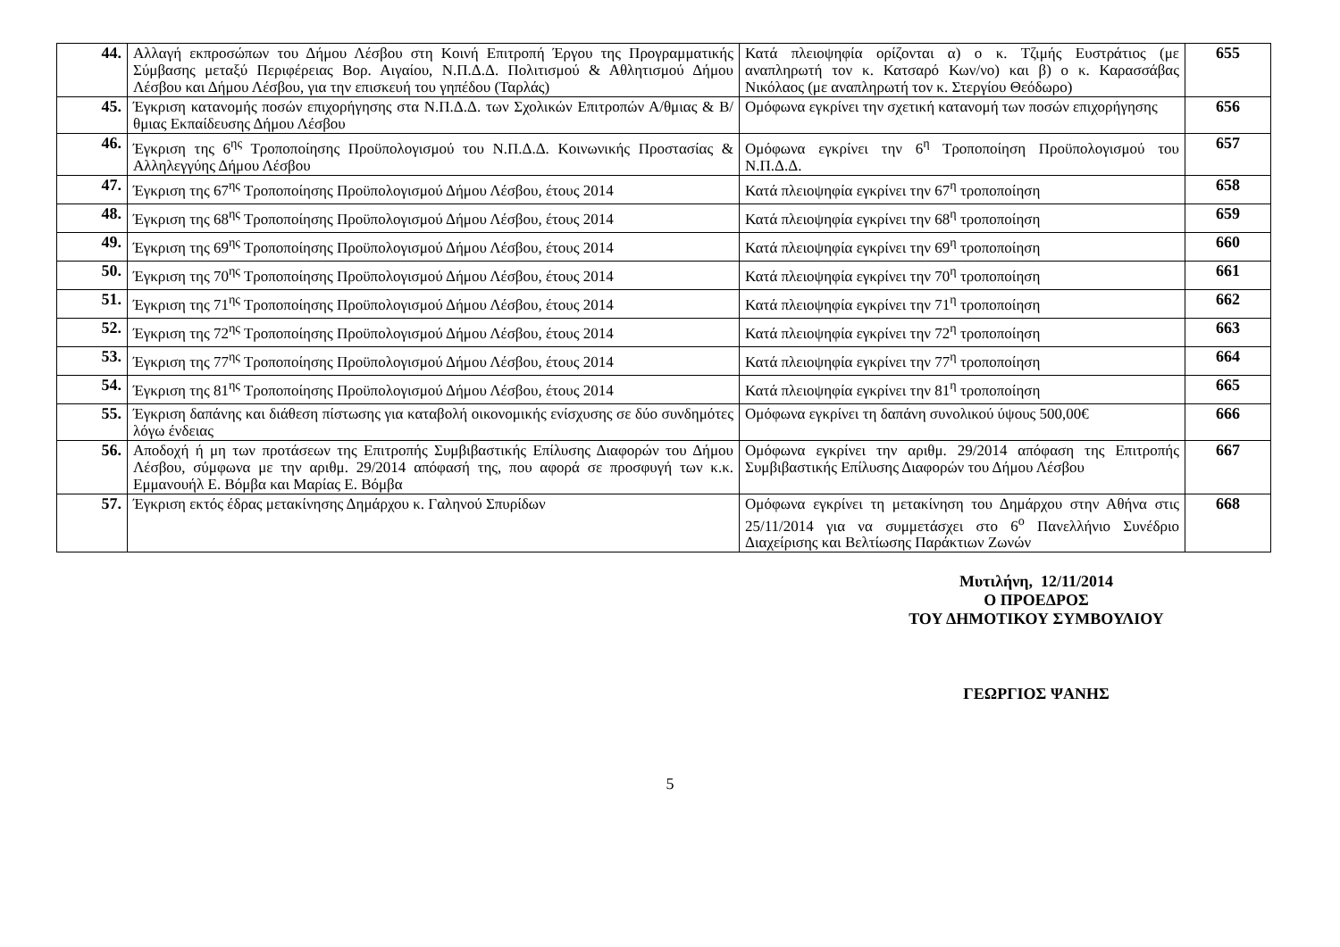| 44. | Αλλαγή εκπροσώπων του Δήμου Λέσβου στη Κοινή Επιτροπή Έργου της Προγραμματικής Σύμβασης μεταξύ Περιφέρειας Βορ. Αιγαίου, Ν.Π.Δ.Δ. Πολιτισμού & Αθλητισμού Δήμου Λέσβου και Δήμου Λέσβου, για την επισκευή του γηπέδου (Ταρλάς) | Κατά πλειοψηφία ορίζονται α) ο κ. Τζιμής Ευστράτιος (με αναπληρωτή τον κ. Κατσαρό Κων/νο) και β) ο κ. Καρασσάβας Νικόλαος (με αναπληρωτή τον κ. Στεργίου Θεόδωρο) | 655 |
| 45. | Έγκριση κατανομής ποσών επιχορήγησης στα Ν.Π.Δ.Δ. των Σχολικών Επιτροπών Α/θμιας & Β/θμιας Εκπαίδευσης Δήμου Λέσβου | Ομόφωνα εγκρίνει την σχετική κατανομή των ποσών επιχορήγησης | 656 |
| 46. | Έγκριση της 6<sup>ης</sup> Τροποποίησης Προϋπολογισμού του Ν.Π.Δ.Δ. Κοινωνικής Προστασίας & Αλληλεγγύης Δήμου Λέσβου | Ομόφωνα εγκρίνει την 6<sup>η</sup> Τροποποίηση Προϋπολογισμού του Ν.Π.Δ.Δ. | 657 |
| 47. | Έγκριση της 67<sup>ης</sup> Τροποποίησης Προϋπολογισμού Δήμου Λέσβου, έτους 2014 | Κατά πλειοψηφία εγκρίνει την 67<sup>η</sup> τροποποίηση | 658 |
| 48. | Έγκριση της 68<sup>ης</sup> Τροποποίησης Προϋπολογισμού Δήμου Λέσβου, έτους 2014 | Κατά πλειοψηφία εγκρίνει την 68<sup>η</sup> τροποποίηση | 659 |
| 49. | Έγκριση της 69<sup>ης</sup> Τροποποίησης Προϋπολογισμού Δήμου Λέσβου, έτους 2014 | Κατά πλειοψηφία εγκρίνει την 69<sup>η</sup> τροποποίηση | 660 |
| 50. | Έγκριση της 70<sup>ης</sup> Τροποποίησης Προϋπολογισμού Δήμου Λέσβου, έτους 2014 | Κατά πλειοψηφία εγκρίνει την 70<sup>η</sup> τροποποίηση | 661 |
| 51. | Έγκριση της 71<sup>ης</sup> Τροποποίησης Προϋπολογισμού Δήμου Λέσβου, έτους 2014 | Κατά πλειοψηφία εγκρίνει την 71<sup>η</sup> τροποποίηση | 662 |
| 52. | Έγκριση της 72<sup>ης</sup> Τροποποίησης Προϋπολογισμού Δήμου Λέσβου, έτους 2014 | Κατά πλειοψηφία εγκρίνει την 72<sup>η</sup> τροποποίηση | 663 |
| 53. | Έγκριση της 77<sup>ης</sup> Τροποποίησης Προϋπολογισμού Δήμου Λέσβου, έτους 2014 | Κατά πλειοψηφία εγκρίνει την 77<sup>η</sup> τροποποίηση | 664 |
| 54. | Έγκριση της 81<sup>ης</sup> Τροποποίησης Προϋπολογισμού Δήμου Λέσβου, έτους 2014 | Κατά πλειοψηφία εγκρίνει την 81<sup>η</sup> τροποποίηση | 665 |
| 55. | Έγκριση δαπάνης και διάθεση πίστωσης για καταβολή οικονομικής ενίσχυσης σε δύο συνδημότες λόγω ένδειας | Ομόφωνα εγκρίνει τη δαπάνη συνολικού ύψους 500,00€ | 666 |
| 56. | Αποδοχή ή μη των προτάσεων της Επιτροπής Συμβιβαστικής Επίλυσης Διαφορών του Δήμου Λέσβου, σύμφωνα με την αριθμ. 29/2014 απόφασή της, που αφορά σε προσφυγή των κ.κ. Εμμανουήλ Ε. Βόμβα και Μαρίας Ε. Βόμβα | Ομόφωνα εγκρίνει την αριθμ. 29/2014 απόφαση της Επιτροπής Συμβιβαστικής Επίλυσης Διαφορών του Δήμου Λέσβου | 667 |
| 57. | Έγκριση εκτός έδρας μετακίνησης Δημάρχου κ. Γαληνού Σπυρίδων | Ομόφωνα εγκρίνει τη μετακίνηση του Δημάρχου στην Αθήνα στις 25/11/2014 για να συμμετάσχει στο 6<sup>ο</sup> Πανελλήνιο Συνέδριο Διαχείρισης και Βελτίωσης Παράκτιων Ζωνών | 668 |
Μυτιλήνη, 12/11/2014
Ο ΠΡΟΕΔΡΟΣ
ΤΟΥ ΔΗΜΟΤΙΚΟΥ ΣΥΜΒΟΥΛΙΟΥ
ΓΕΩΡΓΙΟΣ ΨΑΝΗΣ
5